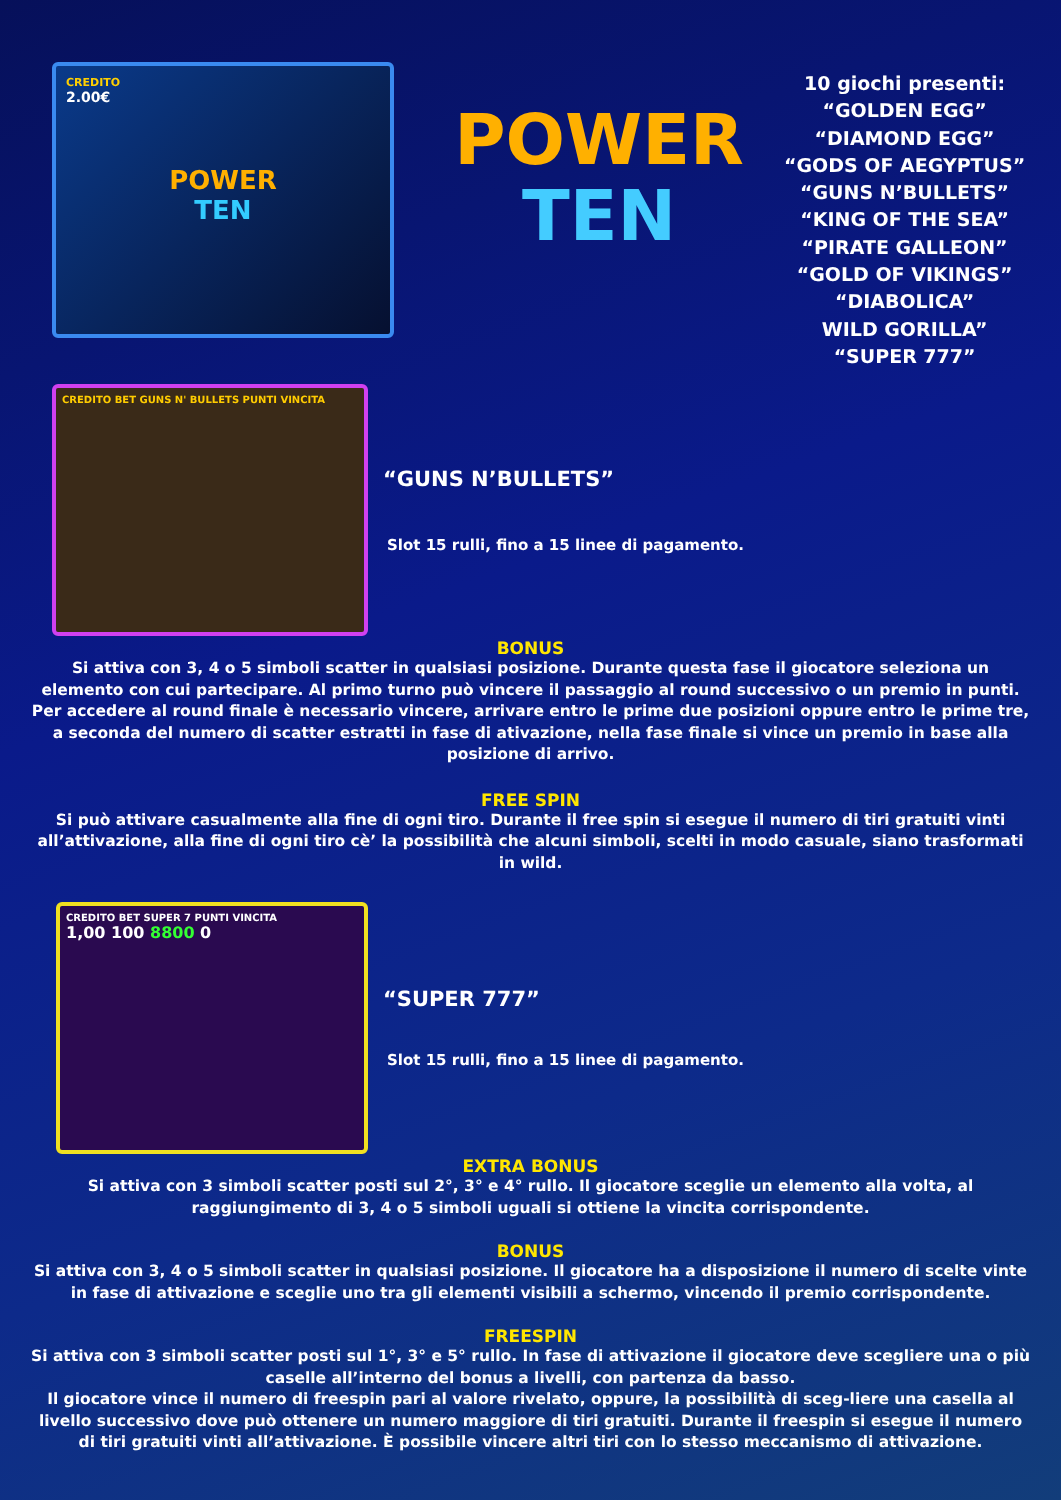CREDITO
2.00€
POWER
TEN
POWER
TEN
10 giochi presenti:
“GOLDEN EGG”
“DIAMOND EGG”
“GODS OF AEGYPTUS”
“GUNS N’BULLETS”
“KING OF THE SEA”
“PIRATE GALLEON”
“GOLD OF VIKINGS”
“DIABOLICA”
WILD GORILLA”
“SUPER 777”
CREDITO BET GUNS N' BULLETS PUNTI VINCITA
“GUNS N’BULLETS”
Slot 15 rulli, fino a 15 linee di pagamento.
BONUS
Si attiva con 3, 4 o 5 simboli scatter in qualsiasi posizione. Durante questa fase il giocatore seleziona un elemento con cui partecipare. Al primo turno può vincere il passaggio al round successivo o un premio in punti. Per accedere al round finale è necessario vincere, arrivare entro le prime due posizioni oppure entro le prime tre, a seconda del numero di scatter estratti in fase di ativazione, nella fase finale si vince un premio in base alla posizione di arrivo.
FREE SPIN
Si può attivare casualmente alla fine di ogni tiro. Durante il free spin si esegue il numero di tiri gratuiti vinti all’attivazione, alla fine di ogni tiro cè’ la possibilità che alcuni simboli, scelti in modo casuale, siano trasformati in wild.
CREDITO BET SUPER 7 PUNTI VINCITA
1,00 100 8800 0
“SUPER 777”
Slot 15 rulli, fino a 15 linee di pagamento.
EXTRA BONUS
Si attiva con 3 simboli scatter posti sul 2°, 3° e 4° rullo. Il giocatore sceglie un elemento alla volta, al raggiungimento di 3, 4 o 5 simboli uguali si ottiene la vincita corrispondente.
BONUS
Si attiva con 3, 4 o 5 simboli scatter in qualsiasi posizione. Il giocatore ha a disposizione il numero di scelte vinte in fase di attivazione e sceglie uno tra gli elementi visibili a schermo, vincendo il premio corrispondente.
FREESPIN
Si attiva con 3 simboli scatter posti sul 1°, 3° e 5° rullo. In fase di attivazione il giocatore deve scegliere una o più caselle all’interno del bonus a livelli, con partenza da basso.
Il giocatore vince il numero di freespin pari al valore rivelato, oppure, la possibilità di sceg-liere una casella al livello successivo dove può ottenere un numero maggiore di tiri gratuiti. Durante il freespin si esegue il numero di tiri gratuiti vinti all’attivazione. È possibile vincere altri tiri con lo stesso meccanismo di attivazione.